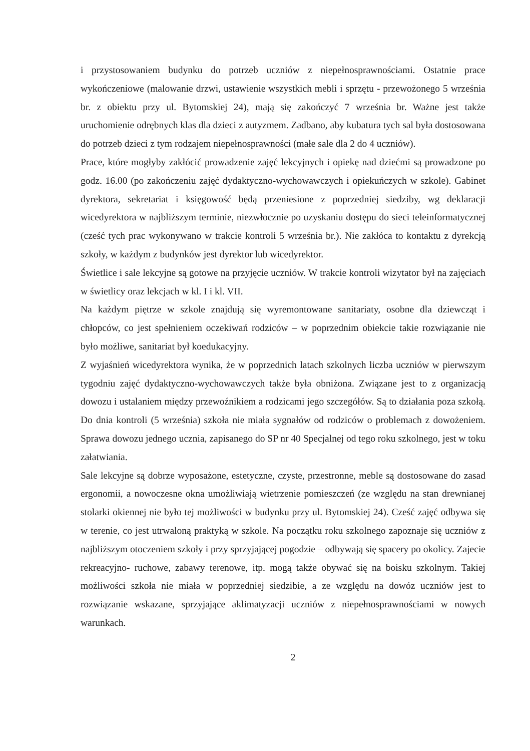i przystosowaniem budynku do potrzeb uczniów z niepełnosprawnościami. Ostatnie prace wykończeniowe (malowanie drzwi, ustawienie wszystkich mebli i sprzętu - przewożonego 5 września br. z obiektu przy ul. Bytomskiej 24), mają się zakończyć 7 września br. Ważne jest także uruchomienie odrębnych klas dla dzieci z autyzmem. Zadbano, aby kubatura tych sal była dostosowana do potrzeb dzieci z tym rodzajem niepełnosprawności (małe sale dla 2 do 4 uczniów).
Prace, które mogłyby zakłócić prowadzenie zajęć lekcyjnych i opiekę nad dziećmi są prowadzone po godz. 16.00 (po zakończeniu zajęć dydaktyczno-wychowawczych i opiekuńczych w szkole). Gabinet dyrektora, sekretariat i księgowość będą przeniesione z poprzedniej siedziby, wg deklaracji wicedyrektora w najbliższym terminie, niezwłocznie po uzyskaniu dostępu do sieci teleinformatycznej (cześć tych prac wykonywano w trakcie kontroli 5 września br.). Nie zakłóca to kontaktu z dyrekcją szkoły, w każdym z budynków jest dyrektor lub wicedyrektor.
Świetlice i sale lekcyjne są gotowe na przyjęcie uczniów. W trakcie kontroli wizytator był na zajęciach w świetlicy oraz lekcjach w kl. I i kl. VII.
Na każdym piętrze w szkole znajdują się wyremontowane sanitariaty, osobne dla dziewcząt i chłopców, co jest spełnieniem oczekiwań rodziców – w poprzednim obiekcie takie rozwiązanie nie było możliwe, sanitariat był koedukacyjny.
Z wyjaśnień wicedyrektora wynika, że w poprzednich latach szkolnych liczba uczniów w pierwszym tygodniu zajęć dydaktyczno-wychowawczych także była obniżona. Związane jest to z organizacją dowozu i ustalaniem między przewoźnikiem a rodzicami jego szczegółów. Są to działania poza szkołą. Do dnia kontroli (5 września) szkoła nie miała sygnałów od rodziców o problemach z dowożeniem. Sprawa dowozu jednego ucznia, zapisanego do SP nr 40 Specjalnej od tego roku szkolnego, jest w toku załatwiania.
Sale lekcyjne są dobrze wyposażone, estetyczne, czyste, przestronne, meble są dostosowane do zasad ergonomii, a nowoczesne okna umożliwiają wietrzenie pomieszczeń (ze względu na stan drewnianej stolarki okiennej nie było tej możliwości w budynku przy ul. Bytomskiej 24). Cześć zajęć odbywa się w terenie, co jest utrwaloną praktyką w szkole. Na początku roku szkolnego zapoznaje się uczniów z najbliższym otoczeniem szkoły i przy sprzyjającej pogodzie – odbywają się spacery po okolicy. Zajecie rekreacyjno- ruchowe, zabawy terenowe, itp. mogą także obywać się na boisku szkolnym. Takiej możliwości szkoła nie miała w poprzedniej siedzibie, a ze względu na dowóz uczniów jest to rozwiązanie wskazane, sprzyjające aklimatyzacji uczniów z niepełnosprawnościami w nowych warunkach.
2